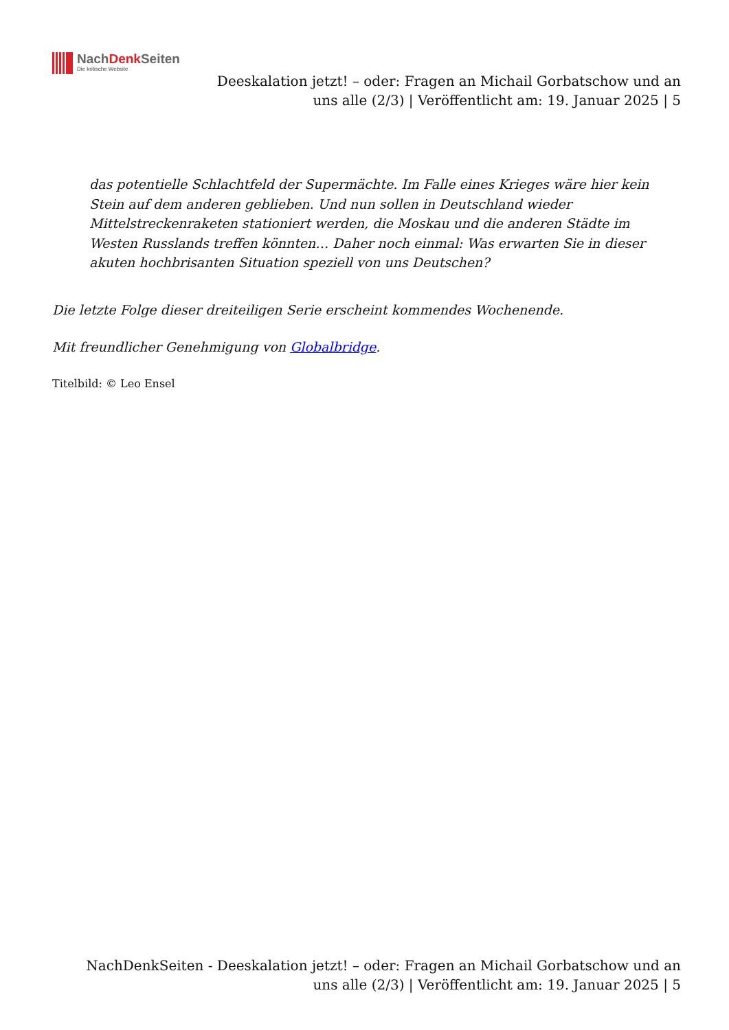NachDenk Seiten
Die kritische Website
Deeskalation jetzt! – oder: Fragen an Michail Gorbatschow und an uns alle (2/3) | Veröffentlicht am: 19. Januar 2025 | 5
das potentielle Schlachtfeld der Supermächte. Im Falle eines Krieges wäre hier kein Stein auf dem anderen geblieben. Und nun sollen in Deutschland wieder Mittelstreckenraketen stationiert werden, die Moskau und die anderen Städte im Westen Russlands treffen könnten… Daher noch einmal: Was erwarten Sie in dieser akuten hochbrisanten Situation speziell von uns Deutschen?
Die letzte Folge dieser dreiteiligen Serie erscheint kommendes Wochenende.
Mit freundlicher Genehmigung von Globalbridge.
Titelbild: © Leo Ensel
NachDenkSeiten - Deeskalation jetzt! – oder: Fragen an Michail Gorbatschow und an uns alle (2/3) | Veröffentlicht am: 19. Januar 2025 | 5